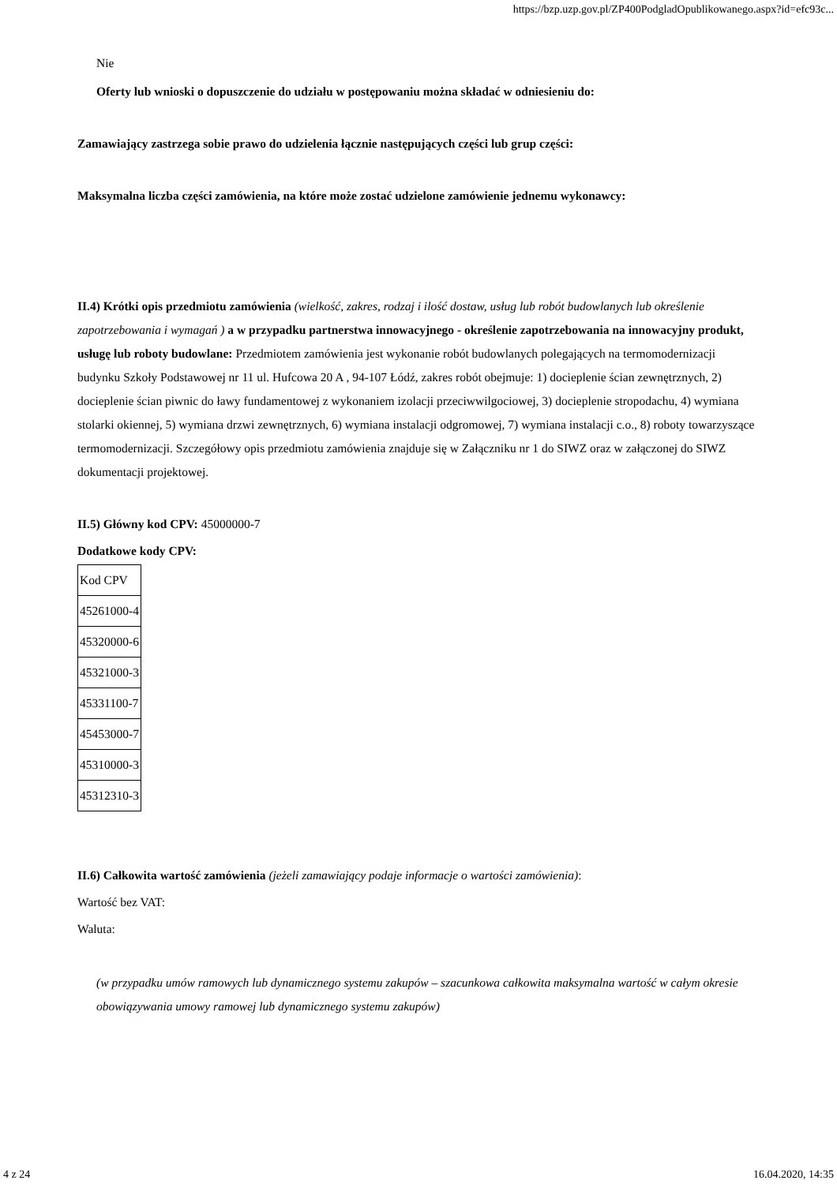https://bzp.uzp.gov.pl/ZP400PodgladOpublikowanego.aspx?id=efc93c...
Nie
Oferty lub wnioski o dopuszczenie do udziału w postępowaniu można składać w odniesieniu do:
Zamawiający zastrzega sobie prawo do udzielenia łącznie następujących części lub grup części:
Maksymalna liczba części zamówienia, na które może zostać udzielone zamówienie jednemu wykonawcy:
II.4) Krótki opis przedmiotu zamówienia (wielkość, zakres, rodzaj i ilość dostaw, usług lub robót budowlanych lub określenie zapotrzebowania i wymagań ) a w przypadku partnerstwa innowacyjnego - określenie zapotrzebowania na innowacyjny produkt, usługę lub roboty budowlane: Przedmiotem zamówienia jest wykonanie robót budowlanych polegających na termomodernizacji budynku Szkoły Podstawowej nr 11 ul. Hufcowa 20 A , 94-107 Łódź, zakres robót obejmuje: 1) docieplenie ścian zewnętrznych, 2) docieplenie ścian piwnic do ławy fundamentowej z wykonaniem izolacji przeciwwilgociowej, 3) docieplenie stropodachu, 4) wymiana stolarki okiennej, 5) wymiana drzwi zewnętrznych, 6) wymiana instalacji odgromowej, 7) wymiana instalacji c.o., 8) roboty towarzyszące termomodernizacji. Szczegółowy opis przedmiotu zamówienia znajduje się w Załączniku nr 1 do SIWZ oraz w załączonej do SIWZ dokumentacji projektowej.
II.5) Główny kod CPV: 45000000-7
Dodatkowe kody CPV:
| Kod CPV |
| 45261000-4 |
| 45320000-6 |
| 45321000-3 |
| 45331100-7 |
| 45453000-7 |
| 45310000-3 |
| 45312310-3 |
II.6) Całkowita wartość zamówienia (jeżeli zamawiający podaje informacje o wartości zamówienia):
Wartość bez VAT:
Waluta:
(w przypadku umów ramowych lub dynamicznego systemu zakupów – szacunkowa całkowita maksymalna wartość w całym okresie obowiązywania umowy ramowej lub dynamicznego systemu zakupów)
4 z 24 16.04.2020, 14:35